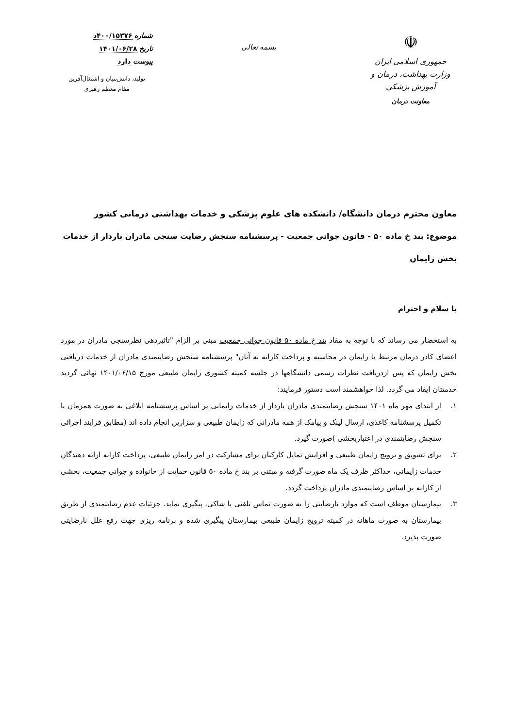☫
جمهوری اسلامی ایران
وزارت بهداشت، درمان و آموزش پزشکی
معاونت درمان
بسمه تعالی
شماره ۴۰۰/۱۵۳۷۶د
تاریخ ۱۴۰۱/۰۶/۲۸
پیوست دارد
تولید، دانش‌بنیان و اشتغال‌آفرین
مقام معظم رهبری
معاون محترم درمان دانشگاه/ دانشکده های علوم پزشکی و خدمات بهداشتی درمانی کشور
موضوع: بند خ ماده ۵۰ - قانون جوانی جمعیت - پرسشنامه سنجش رضایت سنجی مادران باردار از خدمات بخش زایمان
با سلام و احترام
به استحضار می رساند که با توجه به مفاد بند خ ماده ۵۰ قانون جوانی جمعیت مبنی بر الزام "تاثیردهی نظرسنجی مادران در مورد اعضای کادر درمان مرتبط با زایمان در محاسبه و پرداخت کارانه به آنان" پرسشنامه سنجش رضایتمندی مادران از خدمات دریافتی بخش زایمان که پس ازدریافت نظرات رسمی دانشگاهها در جلسه کمیته کشوری زایمان طبیعی مورخ ۱۴۰۱/۰۶/۱۵ نهائی گردید خدمتتان ایفاد می گردد. لذا خواهشمند است دستور فرمایند:
۱. از ابتدای مهر ماه ۱۴۰۱ سنجش رضایتمندی مادران باردار از خدمات زایمانی بر اساس پرسشنامه ابلاغی به صورت همزمان با تکمیل پرسشنامه کاغذی، ارسال لینک و پیامک از همه مادرانی که زایمان طبیعی و سزارین انجام داده اند (مطابق فرایند اجرائی سنجش رضایتمندی در اعتباربخشی )صورت گیرد.
۲. برای تشویق و ترویج زایمان طبیعی و افزایش تمایل کارکنان برای مشارکت در امر زایمان طبیعی، پرداخت کارانه ارائه دهندگان خدمات زایمانی، حداکثر ظرف یک ماه صورت گرفته و مبتنی بر بند خ ماده ۵۰ قانون حمایت از خانواده و جوانی جمعیت، بخشی از کارانه بر اساس رضایتمندی مادران پرداخت گردد.
۳. بیمارستان موظف است که موارد نارضایتی را به صورت تماس تلفنی با شاکی، پیگیری نماید. جزئیات عدم رضایتمندی از طریق بیمارستان به صورت ماهانه در کمیته ترویج زایمان طبیعی بیمارستان پیگیری شده و برنامه ریزی جهت رفع علل نارضایتی صورت پذیرد.